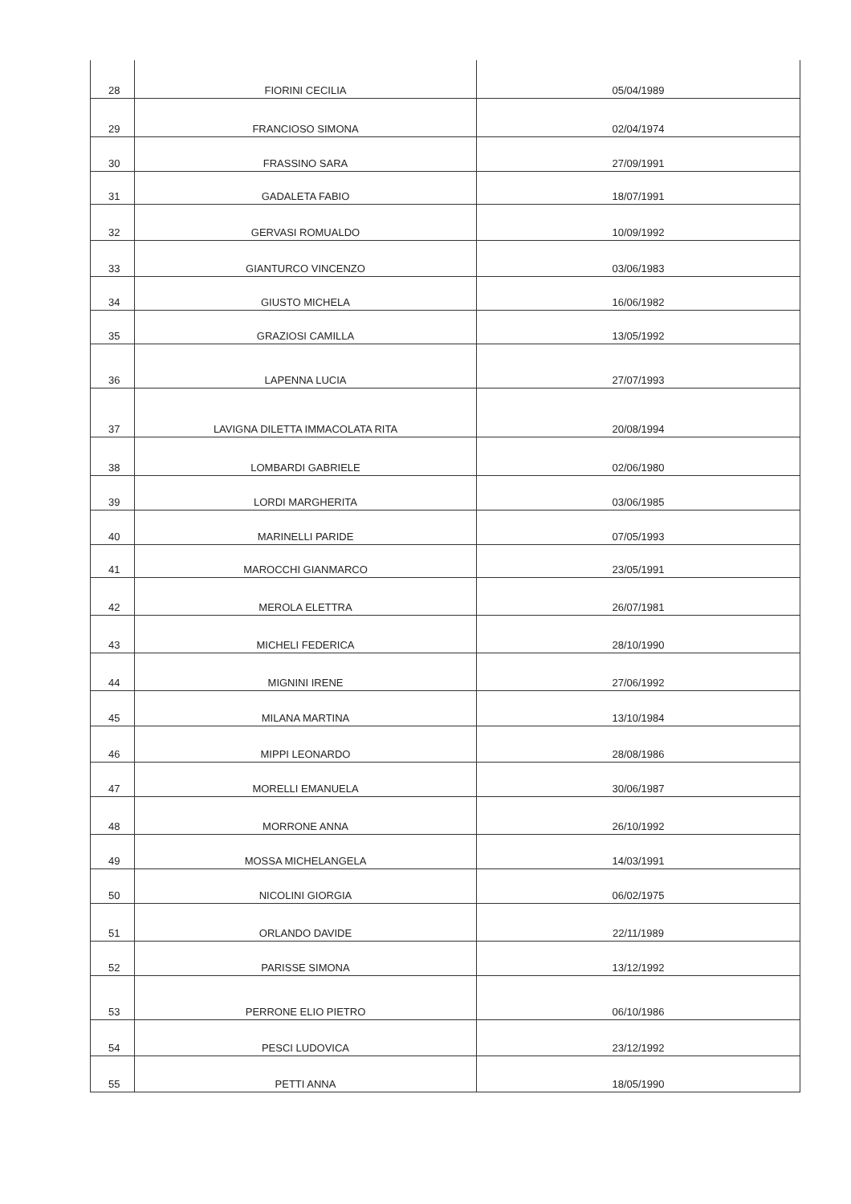| 28 | FIORINI CECILIA | 05/04/1989 |
| 29 | FRANCIOSO SIMONA | 02/04/1974 |
| 30 | FRASSINO SARA | 27/09/1991 |
| 31 | GADALETA FABIO | 18/07/1991 |
| 32 | GERVASI ROMUALDO | 10/09/1992 |
| 33 | GIANTURCO VINCENZO | 03/06/1983 |
| 34 | GIUSTO MICHELA | 16/06/1982 |
| 35 | GRAZIOSI CAMILLA | 13/05/1992 |
| 36 | LAPENNA LUCIA | 27/07/1993 |
| 37 | LAVIGNA DILETTA IMMACOLATA RITA | 20/08/1994 |
| 38 | LOMBARDI GABRIELE | 02/06/1980 |
| 39 | LORDI MARGHERITA | 03/06/1985 |
| 40 | MARINELLI PARIDE | 07/05/1993 |
| 41 | MAROCCHI GIANMARCO | 23/05/1991 |
| 42 | MEROLA ELETTRA | 26/07/1981 |
| 43 | MICHELI FEDERICA | 28/10/1990 |
| 44 | MIGNINI IRENE | 27/06/1992 |
| 45 | MILANA MARTINA | 13/10/1984 |
| 46 | MIPPI LEONARDO | 28/08/1986 |
| 47 | MORELLI EMANUELA | 30/06/1987 |
| 48 | MORRONE ANNA | 26/10/1992 |
| 49 | MOSSA MICHELANGELA | 14/03/1991 |
| 50 | NICOLINI GIORGIA | 06/02/1975 |
| 51 | ORLANDO DAVIDE | 22/11/1989 |
| 52 | PARISSE SIMONA | 13/12/1992 |
| 53 | PERRONE ELIO PIETRO | 06/10/1986 |
| 54 | PESCI LUDOVICA | 23/12/1992 |
| 55 | PETTI ANNA | 18/05/1990 |